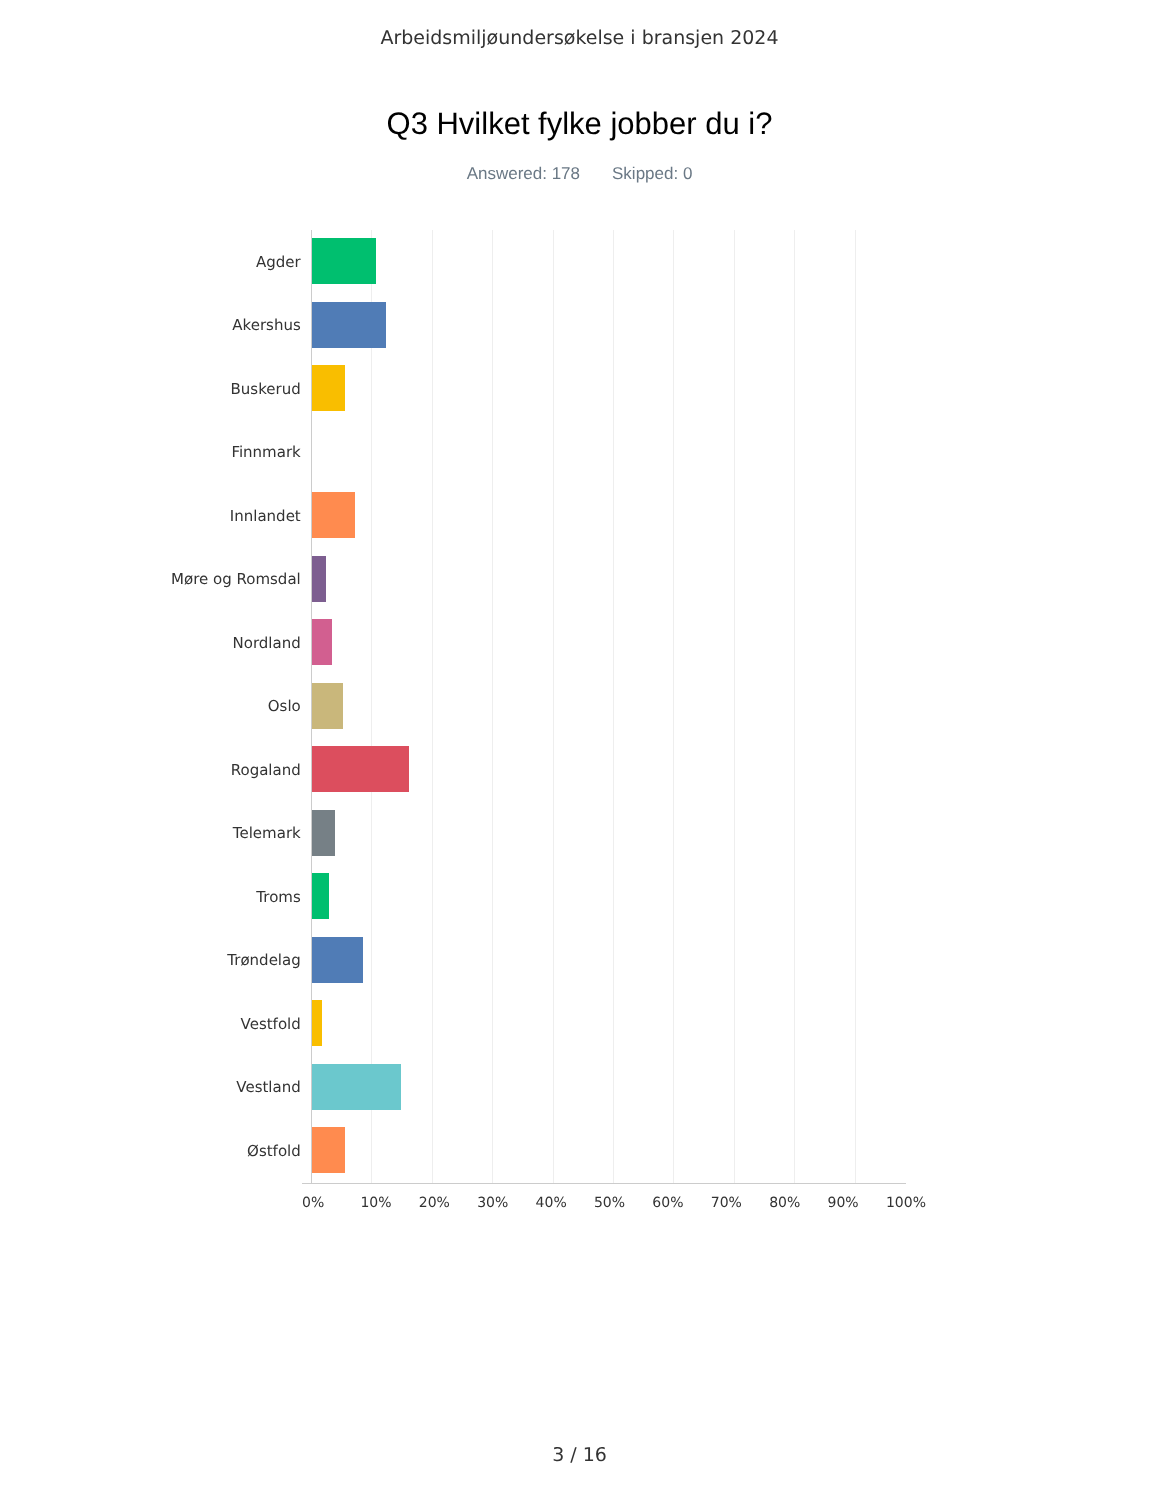Arbeidsmiljøundersøkelse i bransjen 2024
Q3 Hvilket fylke jobber du i?
Answered: 178 Skipped: 0
Agder
Akershus
Buskerud
Finnmark
Innlandet
Møre og Romsdal
Nordland
Oslo
Rogaland
Telemark
Troms
Trøndelag
Vestfold
Vestland
Østfold
0% 10% 20% 30% 40% 50% 60% 70% 80% 90% 100%
3 / 16